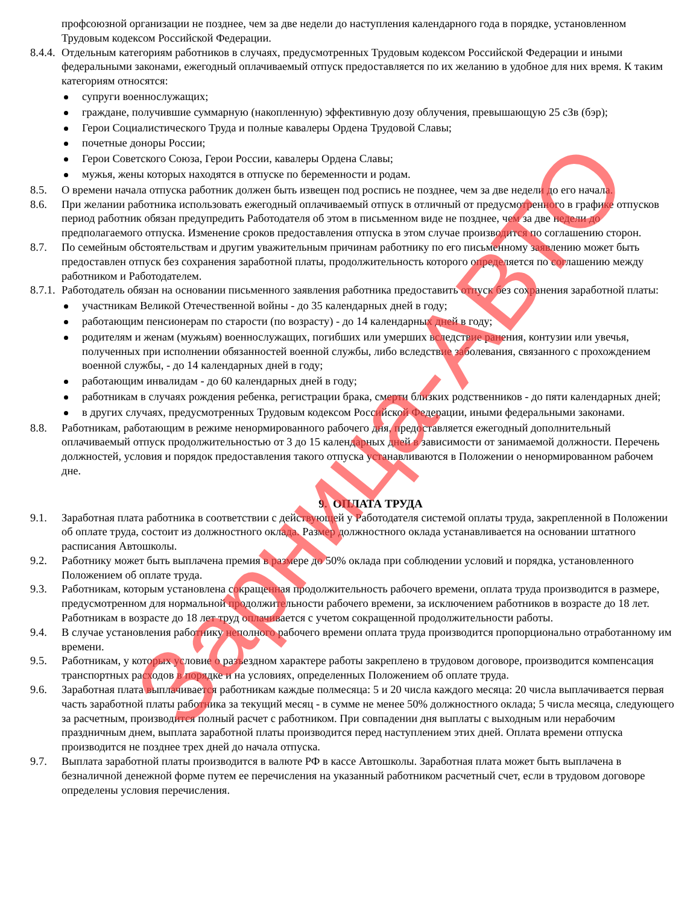профсоюзной организации не позднее, чем за две недели до наступления календарного года в порядке, установленном Трудовым кодексом Российской Федерации.
8.4.4.
Отдельным категориям работников в случаях, предусмотренных Трудовым кодексом Российской Федерации и иными федеральными законами, ежегодный оплачиваемый отпуск предоставляется по их желанию в удобное для них время. К таким категориям относятся:
супруги военнослужащих;
граждане, получившие суммарную (накопленную) эффективную дозу облучения, превышающую 25 сЗв (бэр);
Герои Социалистического Труда и полные кавалеры Ордена Трудовой Славы;
почетные доноры России;
Герои Советского Союза, Герои России, кавалеры Ордена Славы;
мужья, жены которых находятся в отпуске по беременности и родам.
8.5. О времени начала отпуска работник должен быть извещен под роспись не позднее, чем за две недели до его начала.
8.6. При желании работника использовать ежегодный оплачиваемый отпуск в отличный от предусмотренного в графике отпусков период работник обязан предупредить Работодателя об этом в письменном виде не позднее, чем за две недели до предполагаемого отпуска. Изменение сроков предоставления отпуска в этом случае производится по соглашению сторон.
8.7. По семейным обстоятельствам и другим уважительным причинам работнику по его письменному заявлению может быть предоставлен отпуск без сохранения заработной платы, продолжительность которого определяется по соглашению между работником и Работодателем.
8.7.1.
Работодатель обязан на основании письменного заявления работника предоставить отпуск без сохранения заработной платы:
участникам Великой Отечественной войны - до 35 календарных дней в году;
работающим пенсионерам по старости (по возрасту) - до 14 календарных дней в году;
родителям и женам (мужьям) военнослужащих, погибших или умерших вследствие ранения, контузии или увечья, полученных при исполнении обязанностей военной службы, либо вследствие заболевания, связанного с прохождением военной службы, - до 14 календарных дней в году;
работающим инвалидам - до 60 календарных дней в году;
работникам в случаях рождения ребенка, регистрации брака, смерти близких родственников - до пяти календарных дней;
в других случаях, предусмотренных Трудовым кодексом Российской Федерации, иными федеральными законами.
8.8. Работникам, работающим в режиме ненормированного рабочего дня, предоставляется ежегодный дополнительный оплачиваемый отпуск продолжительностью от 3 до 15 календарных дней в зависимости от занимаемой должности. Перечень должностей, условия и порядок предоставления такого отпуска устанавливаются в Положении о ненормированном рабочем дне.
9. ОПЛАТА ТРУДА
9.1. Заработная плата работника в соответствии с действующей у Работодателя системой оплаты труда, закрепленной в Положении об оплате труда, состоит из должностного оклада. Размер должностного оклада устанавливается на основании штатного расписания Автошколы.
9.2. Работнику может быть выплачена премия в размере до 50% оклада при соблюдении условий и порядка, установленного Положением об оплате труда.
9.3. Работникам, которым установлена сокращенная продолжительность рабочего времени, оплата труда производится в размере, предусмотренном для нормальной продолжительности рабочего времени, за исключением работников в возрасте до 18 лет. Работникам в возрасте до 18 лет труд оплачивается с учетом сокращенной продолжительности работы.
9.4. В случае установления работнику неполного рабочего времени оплата труда производится пропорционально отработанному им времени.
9.5. Работникам, у которых условие о разъездном характере работы закреплено в трудовом договоре, производится компенсация транспортных расходов в порядке и на условиях, определенных Положением об оплате труда.
9.6. Заработная плата выплачивается работникам каждые полмесяца: 5 и 20 числа каждого месяца: 20 числа выплачивается первая часть заработной платы работника за текущий месяц - в сумме не менее 50% должностного оклада; 5 числа месяца, следующего за расчетным, производится полный расчет с работником. При совпадении дня выплаты с выходным или нерабочим праздничным днем, выплата заработной платы производится перед наступлением этих дней. Оплата времени отпуска производится не позднее трех дней до начала отпуска.
9.7. Выплата заработной платы производится в валюте РФ в кассе Автошколы. Заработная плата может быть выплачена в безналичной денежной форме путем ее перечисления на указанный работником расчетный счет, если в трудовом договоре определены условия перечисления.
Зарница-АВТО